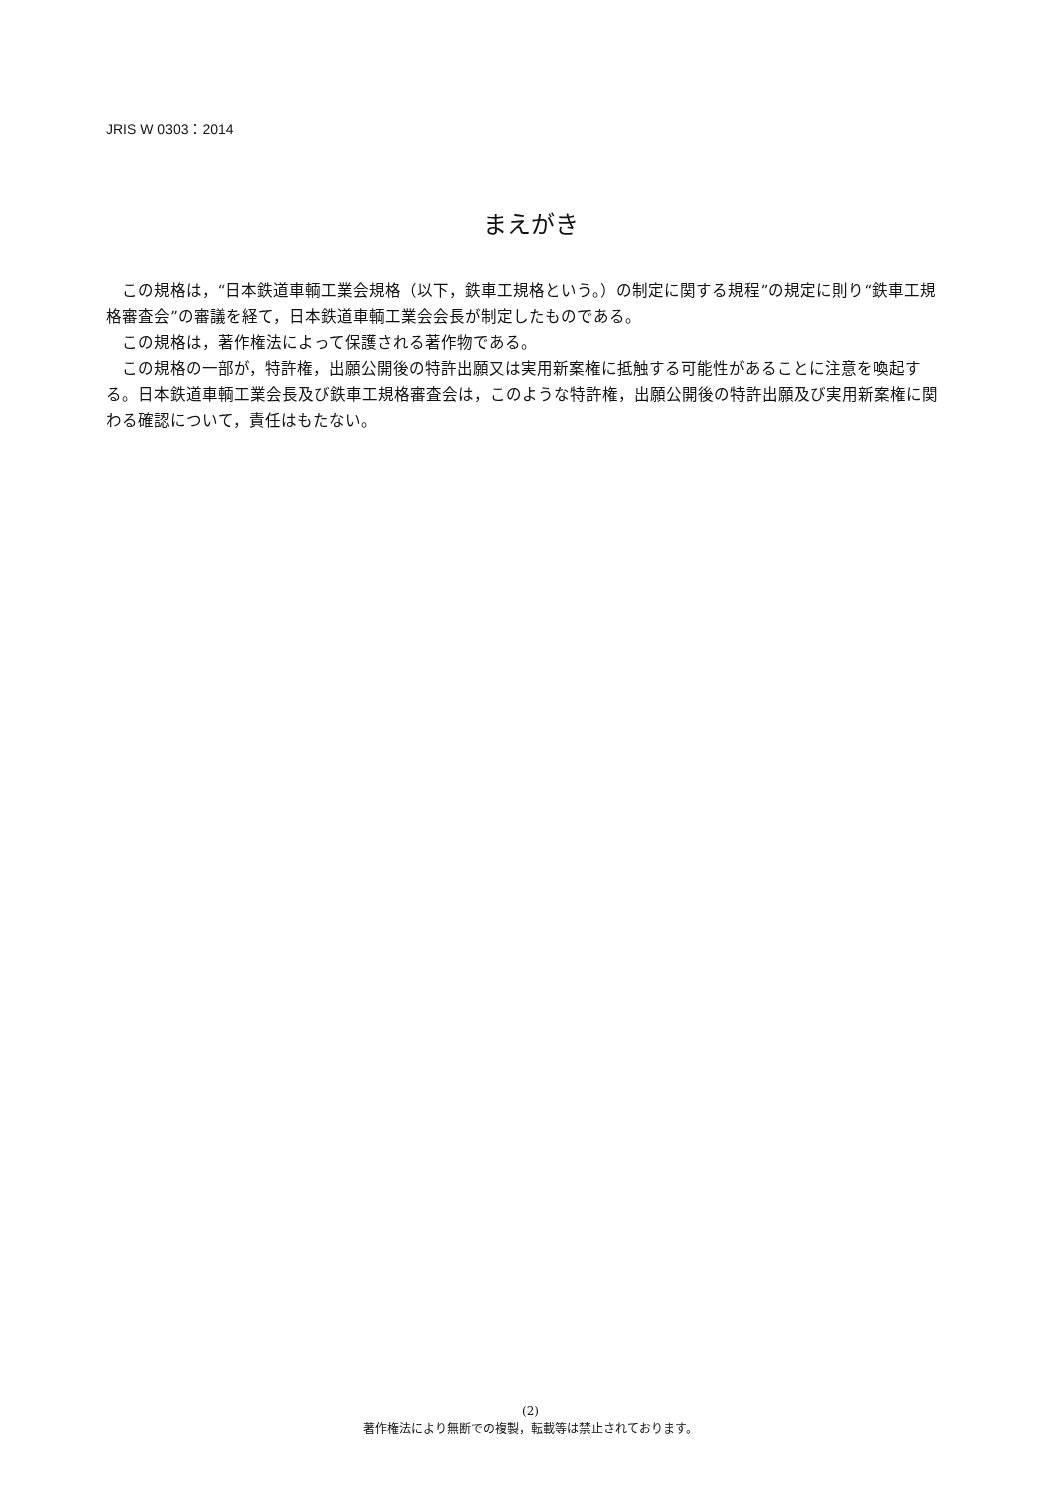JRIS W 0303：2014
まえがき
この規格は，“日本鉄道車輌工業会規格（以下，鉄車工規格という。）の制定に関する規程”の規定に則り“鉄車工規格審査会”の審議を経て，日本鉄道車輌工業会会長が制定したものである。
この規格は，著作権法によって保護される著作物である。
この規格の一部が，特許権，出願公開後の特許出願又は実用新案権に抵触する可能性があることに注意を喚起する。日本鉄道車輌工業会長及び鉄車工規格審査会は，このような特許権，出願公開後の特許出願及び実用新案権に関わる確認について，責任はもたない。
(2)
著作権法により無断での複製，転載等は禁止されております。